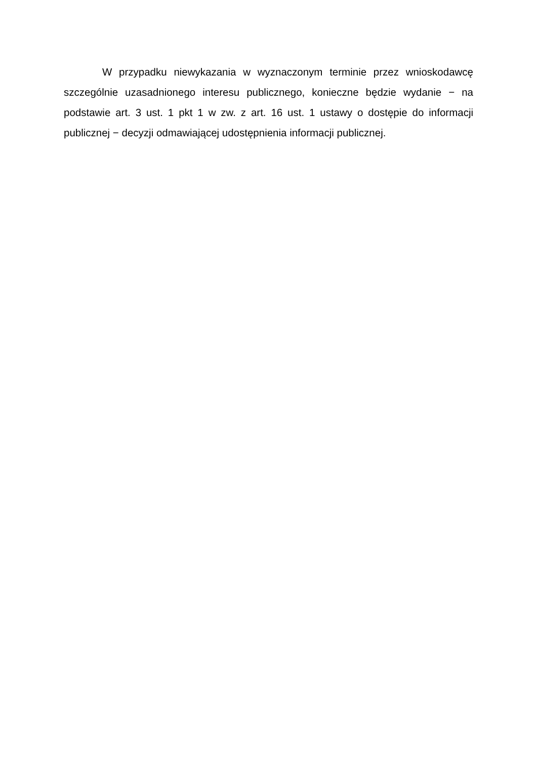W przypadku niewykazania w wyznaczonym terminie przez wnioskodawcę szczególnie uzasadnionego interesu publicznego, konieczne będzie wydanie − na podstawie art. 3 ust. 1 pkt 1 w zw. z art. 16 ust. 1 ustawy o dostępie do informacji publicznej − decyzji odmawiającej udostępnienia informacji publicznej.